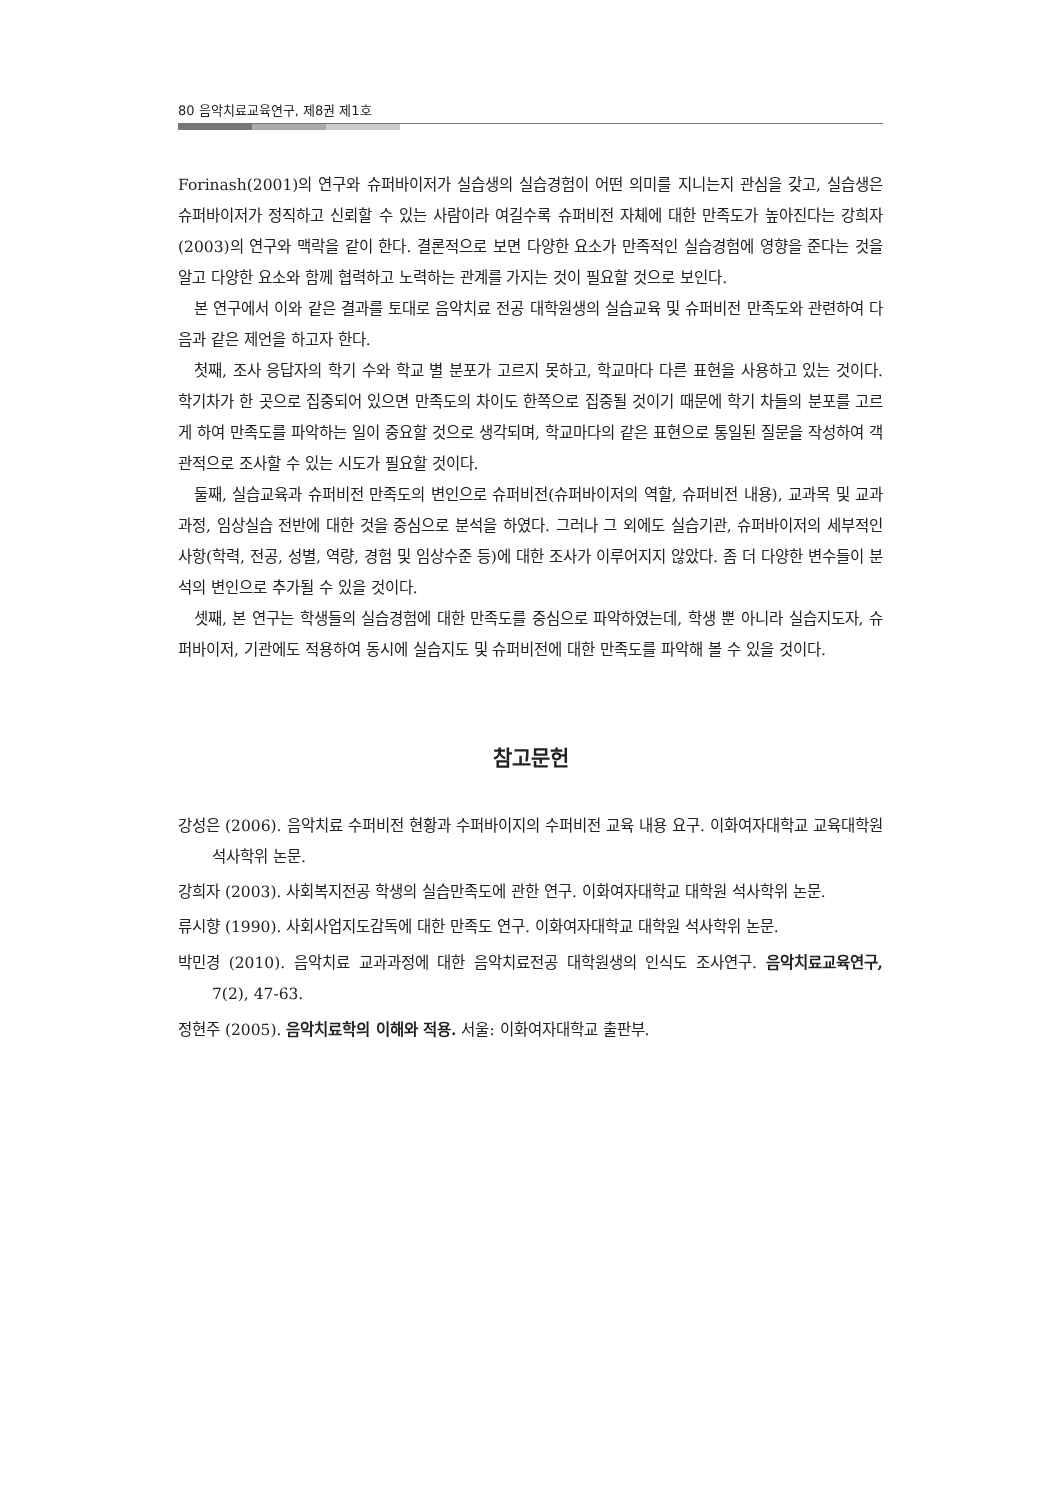80 음악치료교육연구, 제8권 제1호
Forinash(2001)의 연구와 슈퍼바이저가 실습생의 실습경험이 어떤 의미를 지니는지 관심을 갖고, 실습생은 슈퍼바이저가 정직하고 신뢰할 수 있는 사람이라 여길수록 슈퍼비전 자체에 대한 만족도가 높아진다는 강희자(2003)의 연구와 맥락을 같이 한다. 결론적으로 보면 다양한 요소가 만족적인 실습경험에 영향을 준다는 것을 알고 다양한 요소와 함께 협력하고 노력하는 관계를 가지는 것이 필요할 것으로 보인다.
본 연구에서 이와 같은 결과를 토대로 음악치료 전공 대학원생의 실습교육 및 슈퍼비전 만족도와 관련하여 다음과 같은 제언을 하고자 한다.
첫째, 조사 응답자의 학기 수와 학교 별 분포가 고르지 못하고, 학교마다 다른 표현을 사용하고 있는 것이다. 학기차가 한 곳으로 집중되어 있으면 만족도의 차이도 한쪽으로 집중될 것이기 때문에 학기 차들의 분포를 고르게 하여 만족도를 파악하는 일이 중요할 것으로 생각되며, 학교마다의 같은 표현으로 통일된 질문을 작성하여 객관적으로 조사할 수 있는 시도가 필요할 것이다.
둘째, 실습교육과 슈퍼비전 만족도의 변인으로 슈퍼비전(슈퍼바이저의 역할, 슈퍼비전 내용), 교과목 및 교과과정, 임상실습 전반에 대한 것을 중심으로 분석을 하였다. 그러나 그 외에도 실습기관, 슈퍼바이저의 세부적인 사항(학력, 전공, 성별, 역량, 경험 및 임상수준 등)에 대한 조사가 이루어지지 않았다. 좀 더 다양한 변수들이 분석의 변인으로 추가될 수 있을 것이다.
셋째, 본 연구는 학생들의 실습경험에 대한 만족도를 중심으로 파악하였는데, 학생 뿐 아니라 실습지도자, 슈퍼바이저, 기관에도 적용하여 동시에 실습지도 및 슈퍼비전에 대한 만족도를 파악해 볼 수 있을 것이다.
참고문헌
강성은 (2006). 음악치료 수퍼비전 현황과 수퍼바이지의 수퍼비전 교육 내용 요구. 이화여자대학교 교육대학원 석사학위 논문.
강희자 (2003). 사회복지전공 학생의 실습만족도에 관한 연구. 이화여자대학교 대학원 석사학위 논문.
류시향 (1990). 사회사업지도감독에 대한 만족도 연구. 이화여자대학교 대학원 석사학위 논문.
박민경 (2010). 음악치료 교과과정에 대한 음악치료전공 대학원생의 인식도 조사연구. 음악치료교육연구, 7(2), 47-63.
정현주 (2005). 음악치료학의 이해와 적용. 서울: 이화여자대학교 출판부.